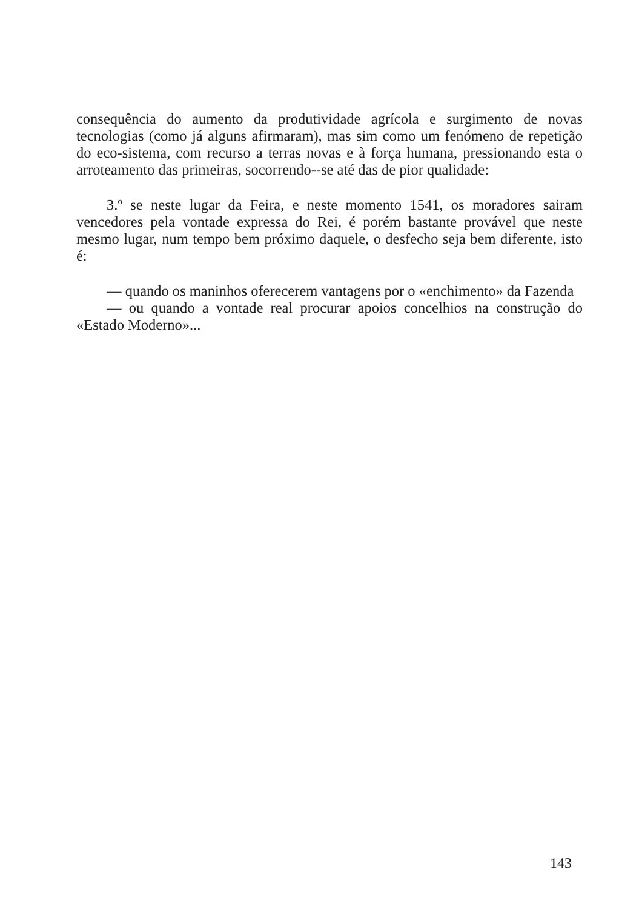consequência do aumento da produtividade agrícola e surgimento de novas tecnologias (como já alguns afirmaram), mas sim como um fenómeno de repetição do eco-sistema, com recurso a terras novas e à força humana, pressionando esta o arroteamento das primeiras, socorrendo--se até das de pior qualidade:
3.º se neste lugar da Feira, e neste momento 1541, os moradores sairam vencedores pela vontade expressa do Rei, é porém bastante provável que neste mesmo lugar, num tempo bem próximo daquele, o desfecho seja bem diferente, isto é:
— quando os maninhos oferecerem vantagens por o «enchimento» da Fazenda
— ou quando a vontade real procurar apoios concelhios na construção do «Estado Moderno»...
143